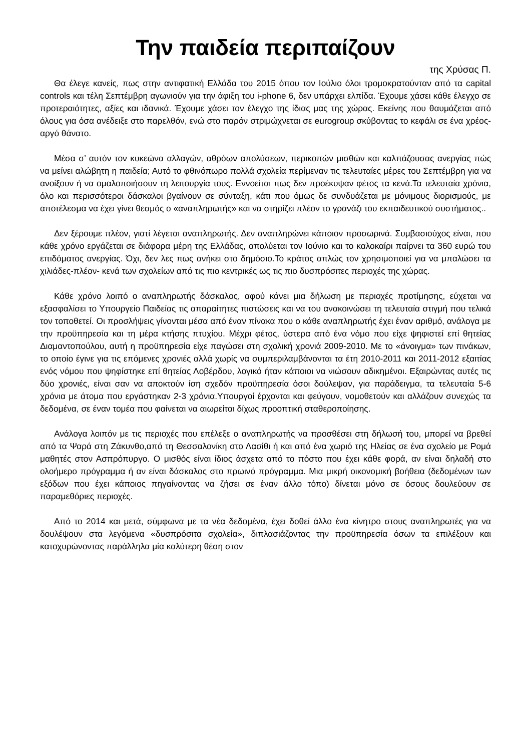Την παιδεία περιπαίζουν
της Χρύσας Π.
Θα έλεγε κανείς, πως στην αντιφατική Ελλάδα του 2015 όπου τον Ιούλιο όλοι τρομοκρατούνταν από τα capital controls και τέλη Σεπτέμβρη αγωνιούν για την άφιξη του i-phone 6, δεν υπάρχει ελπίδα. Έχουμε χάσει κάθε έλεγχο σε προτεραιότητες, αξίες και ιδανικά. Έχουμε χάσει τον έλεγχο της ίδιας μας της χώρας. Εκείνης που θαυμάζεται από όλους για όσα ανέδειξε στο παρελθόν, ενώ στο παρόν στριμώχνεται σε eurogroup σκύβοντας το κεφάλι σε ένα χρέος-αργό θάνατο.
Μέσα σ’ αυτόν τον κυκεώνα αλλαγών, αθρόων απολύσεων, περικοπών μισθών και καλπάζουσας ανεργίας πώς να μείνει αλώβητη η παιδεία; Αυτό το φθινόπωρο πολλά σχολεία περίμεναν τις τελευταίες μέρες του Σεπτέμβρη για να ανοίξουν ή να ομαλοποιήσουν τη λειτουργία τους. Εννοείται πως δεν προέκυψαν φέτος τα κενά.Τα τελευταία χρόνια, όλο και περισσότεροι δάσκαλοι βγαίνουν σε σύνταξη, κάτι που όμως δε συνδυάζεται με μόνιμους διορισμούς, με αποτέλεσμα να έχει γίνει θεσμός ο «αναπληρωτής» και να στηρίζει πλέον το γρανάζι του εκπαιδευτικού συστήματος..
Δεν ξέρουμε πλέον, γιατί λέγεται αναπληρωτής. Δεν αναπληρώνει κάποιον προσωρινά. Συμβασιούχος είναι, που κάθε χρόνο εργάζεται σε διάφορα μέρη της Ελλάδας, απολύεται τον Ιούνιο και το καλοκαίρι παίρνει τα 360 ευρώ του επιδόματος ανεργίας. Όχι, δεν λες πως ανήκει στο δημόσιο.Το κράτος απλώς τον χρησιμοποιεί για να μπαλώσει τα χιλιάδες-πλέον- κενά των σχολείων από τις πιο κεντρικές ως τις πιο δυσπρόσιτες περιοχές της χώρας.
Κάθε χρόνο λοιπό ο αναπληρωτής δάσκαλος, αφού κάνει μια δήλωση με περιοχές προτίμησης, εύχεται να εξασφαλίσει το Υπουργείο Παιδείας τις απαραίτητες πιστώσεις και να του ανακοινώσει τη τελευταία στιγμή που τελικά τον τοποθετεί. Οι προσλήψεις γίνονται μέσα από έναν πίνακα που ο κάθε αναπληρωτής έχει έναν αριθμό, ανάλογα με την προϋπηρεσία και τη μέρα κτήσης πτυχίου. Μέχρι φέτος, ύστερα από ένα νόμο που είχε ψηφιστεί επί θητείας Διαμαντοπούλου, αυτή η προϋπηρεσία είχε παγώσει στη σχολική χρονιά 2009-2010. Με το «άνοιγμα» των πινάκων, το οποίο έγινε για τις επόμενες χρονιές αλλά χωρίς να συμπεριλαμβάνονται τα έτη 2010-2011 και 2011-2012 εξαιτίας ενός νόμου που ψηφίστηκε επί θητείας Λοβέρδου, λογικό ήταν κάποιοι να νιώσουν αδικημένοι. Εξαιρώντας αυτές τις δύο χρονιές, είναι σαν να αποκτούν ίση σχεδόν προϋπηρεσία όσοι δούλεψαν, για παράδειγμα, τα τελευταία 5-6 χρόνια με άτομα που εργάστηκαν 2-3 χρόνια.Υπουργοί έρχονται και φεύγουν, νομοθετούν και αλλάζουν συνεχώς τα δεδομένα, σε έναν τομέα που φαίνεται να αιωρείται δίχως προοπτική σταθεροποίησης.
Ανάλογα λοιπόν με τις περιοχές που επέλεξε ο αναπληρωτής να προσθέσει στη δήλωσή του, μπορεί να βρεθεί από τα Ψαρά στη Ζάκυνθο,από τη Θεσσαλονίκη στο Λασίθι ή και από ένα χωριό της Ηλείας σε ένα σχολείο με Ρομά μαθητές στον Ασπρόπυργο. Ο μισθός είναι ίδιος άσχετα από το πόστο που έχει κάθε φορά, αν είναι δηλαδή στο ολοήμερο πρόγραμμα ή αν είναι δάσκαλος στο πρωινό πρόγραμμα. Μια μικρή οικονομική βοήθεια (δεδομένων των εξόδων που έχει κάποιος πηγαίνοντας να ζήσει σε έναν άλλο τόπο) δίνεται μόνο σε όσους δουλεύουν σε παραμεθόριες περιοχές.
Από το 2014 και μετά, σύμφωνα με τα νέα δεδομένα, έχει δοθεί άλλο ένα κίνητρο στους αναπληρωτές για να δουλέψουν στα λεγόμενα «δυσπρόσιτα σχολεία», διπλασιάζοντας την προϋπηρεσία όσων τα επιλέξουν και κατοχυρώνοντας παράλληλα μία καλύτερη θέση στον